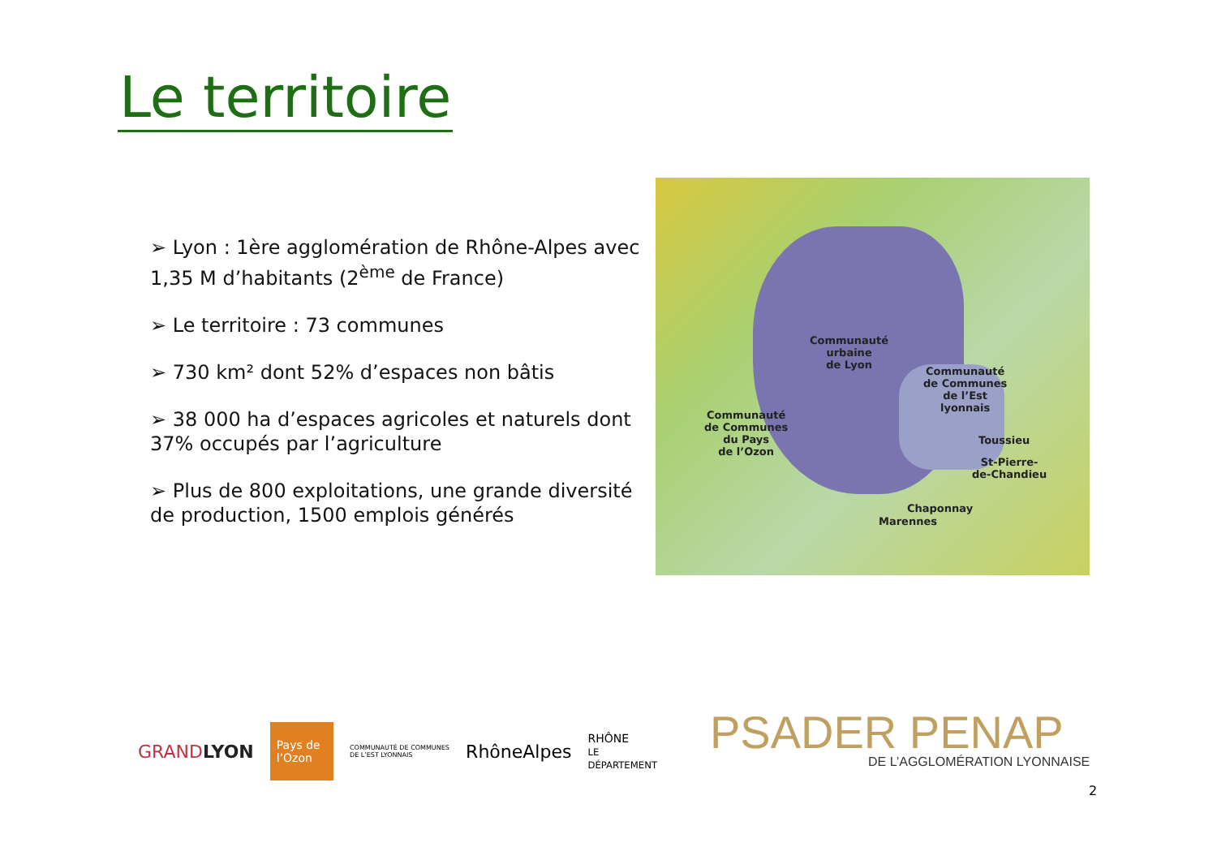Le territoire
➢ Lyon : 1ère agglomération de Rhône-Alpes avec 1,35 M d’habitants (2<sup>ème</sup> de France)
➢ Le territoire : 73 communes
➢ 730 km² dont 52% d’espaces non bâtis
➢ 38 000 ha d’espaces agricoles et naturels dont 37% occupés par l’agriculture
➢ Plus de 800 exploitations, une grande diversité de production, 1500 emplois générés
Communauté
urbaine
de Lyon
Communauté
de Communes
de l’Est
lyonnais
Communauté
de Communes
du Pays
de l’Ozon
Toussieu
St-Pierre-
de-Chandieu
Chaponnay
Marennes
GRANDLYON Pays de l’Ozon COMMUNAUTÉ DE COMMUNES DE L’EST LYONNAIS RhôneAlpes RHÔNE
LE DÉPARTEMENT
PSADER PENAP
DE L’AGGLOMÉRATION LYONNAISE
2